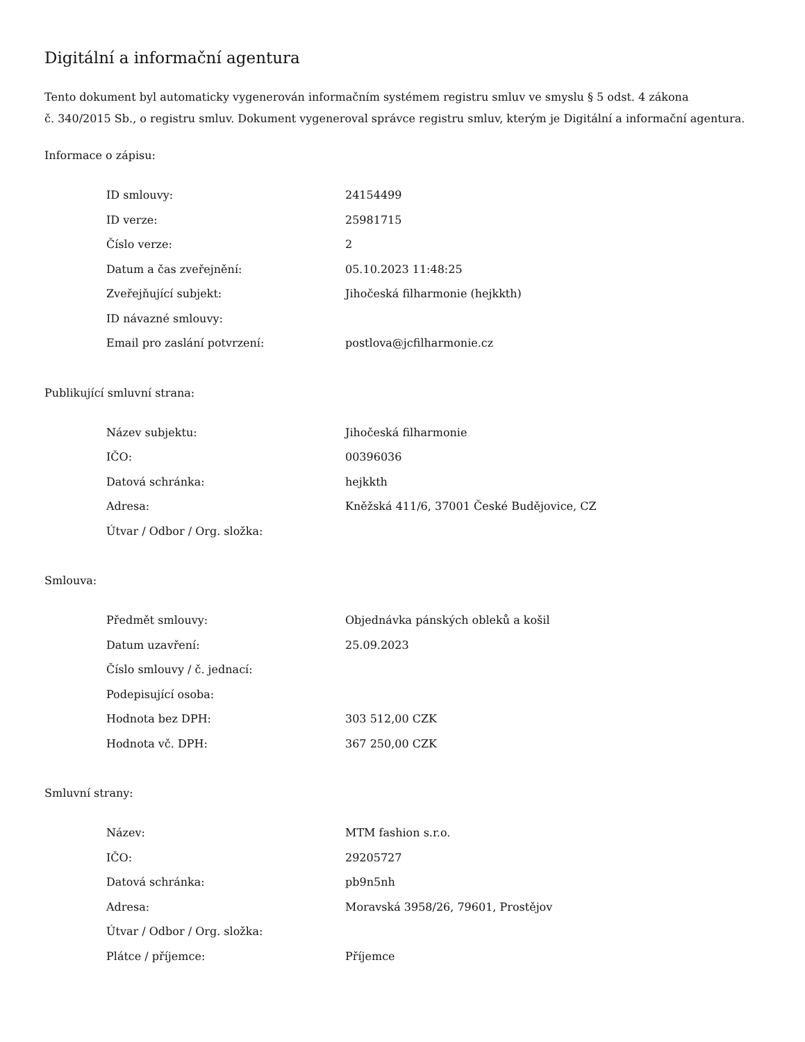Digitální a informační agentura
Tento dokument byl automaticky vygenerován informačním systémem registru smluv ve smyslu § 5 odst. 4 zákona
č. 340/2015 Sb., o registru smluv. Dokument vygeneroval správce registru smluv, kterým je Digitální a informační agentura.
Informace o zápisu:
| ID smlouvy: | 24154499 |
| ID verze: | 25981715 |
| Číslo verze: | 2 |
| Datum a čas zveřejnění: | 05.10.2023 11:48:25 |
| Zveřejňující subjekt: | Jihočeská filharmonie (hejkkth) |
| ID návazné smlouvy: | |
| Email pro zaslání potvrzení: | postlova@jcfilharmonie.cz |
Publikující smluvní strana:
| Název subjektu: | Jihočeská filharmonie |
| IČO: | 00396036 |
| Datová schránka: | hejkkth |
| Adresa: | Kněžská 411/6, 37001 České Budějovice, CZ |
| Útvar / Odbor / Org. složka: | |
Smlouva:
| Předmět smlouvy: | Objednávka pánských obleků a košil |
| Datum uzavření: | 25.09.2023 |
| Číslo smlouvy / č. jednací: | |
| Podepisující osoba: | |
| Hodnota bez DPH: | 303 512,00 CZK |
| Hodnota vč. DPH: | 367 250,00 CZK |
Smluvní strany:
| Název: | MTM fashion s.r.o. |
| IČO: | 29205727 |
| Datová schránka: | pb9n5nh |
| Adresa: | Moravská 3958/26, 79601, Prostějov |
| Útvar / Odbor / Org. složka: | |
| Plátce / příjemce: | Příjemce |